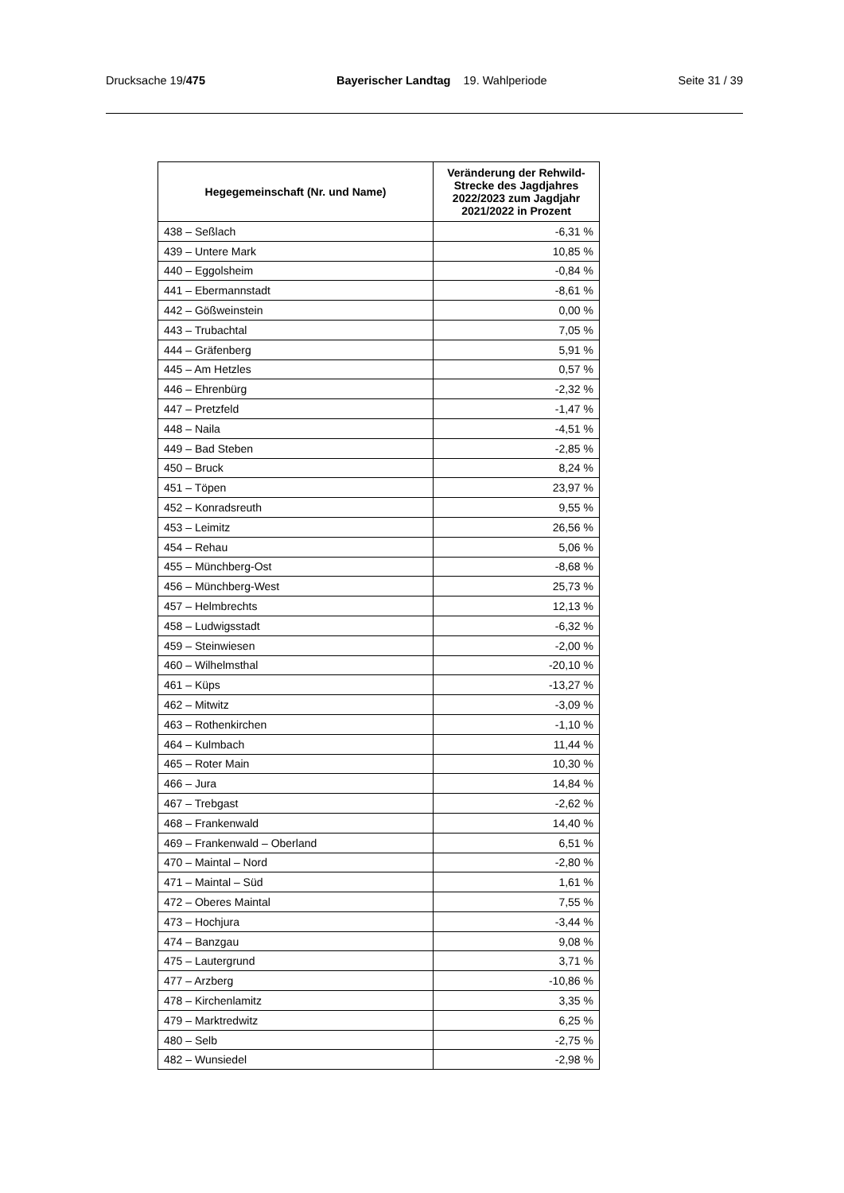Drucksache 19/475 Bayerischer Landtag 19. Wahlperiode Seite 31 / 39
| Hegegemeinschaft (Nr. und Name) | Veränderung der Rehwild-Strecke des Jagdjahres 2022/2023 zum Jagdjahr 2021/2022 in Prozent |
| --- | --- |
| 438 – Seßlach | -6,31 % |
| 439 – Untere Mark | 10,85 % |
| 440 – Eggolsheim | -0,84 % |
| 441 – Ebermannstadt | -8,61 % |
| 442 – Gößweinstein | 0,00 % |
| 443 – Trubachtal | 7,05 % |
| 444 – Gräfenberg | 5,91 % |
| 445 – Am Hetzles | 0,57 % |
| 446 – Ehrenbürg | -2,32 % |
| 447 – Pretzfeld | -1,47 % |
| 448 – Naila | -4,51 % |
| 449 – Bad Steben | -2,85 % |
| 450 – Bruck | 8,24 % |
| 451 – Töpen | 23,97 % |
| 452 – Konradsreuth | 9,55 % |
| 453 – Leimitz | 26,56 % |
| 454 – Rehau | 5,06 % |
| 455 – Münchberg-Ost | -8,68 % |
| 456 – Münchberg-West | 25,73 % |
| 457 – Helmbrechts | 12,13 % |
| 458 – Ludwigsstadt | -6,32 % |
| 459 – Steinwiesen | -2,00 % |
| 460 – Wilhelmsthal | -20,10 % |
| 461 – Küps | -13,27 % |
| 462 – Mitwitz | -3,09 % |
| 463 – Rothenkirchen | -1,10 % |
| 464 – Kulmbach | 11,44 % |
| 465 – Roter Main | 10,30 % |
| 466 – Jura | 14,84 % |
| 467 – Trebgast | -2,62 % |
| 468 – Frankenwald | 14,40 % |
| 469 – Frankenwald – Oberland | 6,51 % |
| 470 – Maintal – Nord | -2,80 % |
| 471 – Maintal – Süd | 1,61 % |
| 472 – Oberes Maintal | 7,55 % |
| 473 – Hochjura | -3,44 % |
| 474 – Banzgau | 9,08 % |
| 475 – Lautergrund | 3,71 % |
| 477 – Arzberg | -10,86 % |
| 478 – Kirchenlamitz | 3,35 % |
| 479 – Marktredwitz | 6,25 % |
| 480 – Selb | -2,75 % |
| 482 – Wunsiedel | -2,98 % |